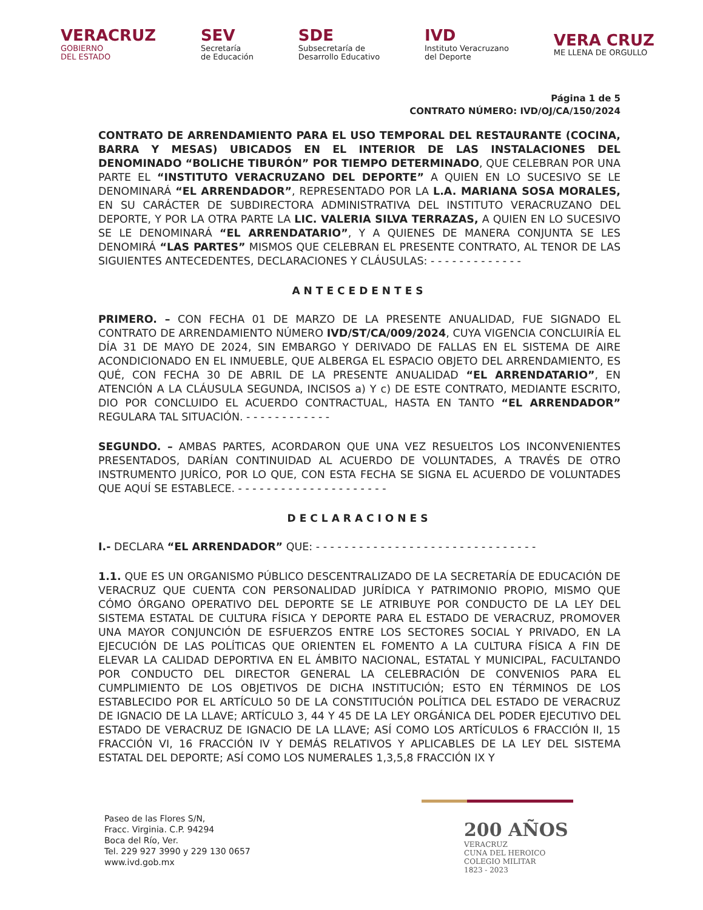VERACRUZ
GOBIERNO
DEL ESTADO
SEV
Secretaría
de Educación
SDE
Subsecretaría de
Desarrollo Educativo
IVD
Instituto Veracruzano
del Deporte
VERA CRUZ
ME LLENA DE ORGULLO
Página 1 de 5
CONTRATO NÚMERO: IVD/OJ/CA/150/2024
CONTRATO DE ARRENDAMIENTO PARA EL USO TEMPORAL DEL RESTAURANTE (COCINA, BARRA Y MESAS) UBICADOS EN EL INTERIOR DE LAS INSTALACIONES DEL DENOMINADO “BOLICHE TIBURÓN” POR TIEMPO DETERMINADO, QUE CELEBRAN POR UNA PARTE EL “INSTITUTO VERACRUZANO DEL DEPORTE” A QUIEN EN LO SUCESIVO SE LE DENOMINARÁ “EL ARRENDADOR”, REPRESENTADO POR LA L.A. MARIANA SOSA MORALES, EN SU CARÁCTER DE SUBDIRECTORA ADMINISTRATIVA DEL INSTITUTO VERACRUZANO DEL DEPORTE, Y POR LA OTRA PARTE LA LIC. VALERIA SILVA TERRAZAS, A QUIEN EN LO SUCESIVO SE LE DENOMINARÁ “EL ARRENDATARIO”, Y A QUIENES DE MANERA CONJUNTA SE LES DENOMIRÁ “LAS PARTES” MISMOS QUE CELEBRAN EL PRESENTE CONTRATO, AL TENOR DE LAS SIGUIENTES ANTECEDENTES, DECLARACIONES Y CLÁUSULAS: - - - - - - - - - - - - -
ANTECEDENTES
PRIMERO. – CON FECHA 01 DE MARZO DE LA PRESENTE ANUALIDAD, FUE SIGNADO EL CONTRATO DE ARRENDAMIENTO NÚMERO IVD/ST/CA/009/2024, CUYA VIGENCIA CONCLUIRÍA EL DÍA 31 DE MAYO DE 2024, SIN EMBARGO Y DERIVADO DE FALLAS EN EL SISTEMA DE AIRE ACONDICIONADO EN EL INMUEBLE, QUE ALBERGA EL ESPACIO OBJETO DEL ARRENDAMIENTO, ES QUÉ, CON FECHA 30 DE ABRIL DE LA PRESENTE ANUALIDAD “EL ARRENDATARIO”, EN ATENCIÓN A LA CLÁUSULA SEGUNDA, INCISOS a) Y c) DE ESTE CONTRATO, MEDIANTE ESCRITO, DIO POR CONCLUIDO EL ACUERDO CONTRACTUAL, HASTA EN TANTO “EL ARRENDADOR” REGULARA TAL SITUACIÓN. - - - - - - - - - - - -
SEGUNDO. – AMBAS PARTES, ACORDARON QUE UNA VEZ RESUELTOS LOS INCONVENIENTES PRESENTADOS, DARÍAN CONTINUIDAD AL ACUERDO DE VOLUNTADES, A TRAVÉS DE OTRO INSTRUMENTO JURÍCO, POR LO QUE, CON ESTA FECHA SE SIGNA EL ACUERDO DE VOLUNTADES QUE AQUÍ SE ESTABLECE. - - - - - - - - - - - - - - - - - - - - -
DECLARACIONES
I.- DECLARA “EL ARRENDADOR” QUE: - - - - - - - - - - - - - - - - - - - - - - - - - - - - - - -
1.1. QUE ES UN ORGANISMO PÚBLICO DESCENTRALIZADO DE LA SECRETARÍA DE EDUCACIÓN DE VERACRUZ QUE CUENTA CON PERSONALIDAD JURÍDICA Y PATRIMONIO PROPIO, MISMO QUE CÓMO ÓRGANO OPERATIVO DEL DEPORTE SE LE ATRIBUYE POR CONDUCTO DE LA LEY DEL SISTEMA ESTATAL DE CULTURA FÍSICA Y DEPORTE PARA EL ESTADO DE VERACRUZ, PROMOVER UNA MAYOR CONJUNCIÓN DE ESFUERZOS ENTRE LOS SECTORES SOCIAL Y PRIVADO, EN LA EJECUCIÓN DE LAS POLÍTICAS QUE ORIENTEN EL FOMENTO A LA CULTURA FÍSICA A FIN DE ELEVAR LA CALIDAD DEPORTIVA EN EL ÁMBITO NACIONAL, ESTATAL Y MUNICIPAL, FACULTANDO POR CONDUCTO DEL DIRECTOR GENERAL LA CELEBRACIÓN DE CONVENIOS PARA EL CUMPLIMIENTO DE LOS OBJETIVOS DE DICHA INSTITUCIÓN; ESTO EN TÉRMINOS DE LOS ESTABLECIDO POR EL ARTÍCULO 50 DE LA CONSTITUCIÓN POLÍTICA DEL ESTADO DE VERACRUZ DE IGNACIO DE LA LLAVE; ARTÍCULO 3, 44 Y 45 DE LA LEY ORGÁNICA DEL PODER EJECUTIVO DEL ESTADO DE VERACRUZ DE IGNACIO DE LA LLAVE; ASÍ COMO LOS ARTÍCULOS 6 FRACCIÓN II, 15 FRACCIÓN VI, 16 FRACCIÓN IV Y DEMÁS RELATIVOS Y APLICABLES DE LA LEY DEL SISTEMA ESTATAL DEL DEPORTE; ASÍ COMO LOS NUMERALES 1,3,5,8 FRACCIÓN IX Y
Paseo de las Flores S/N,
Fracc. Virginia. C.P. 94294
Boca del Río, Ver.
Tel. 229 927 3990 y 229 130 0657
www.ivd.gob.mx
200 AÑOS
VERACRUZ
CUNA DEL HEROICO
COLEGIO MILITAR
1823 - 2023